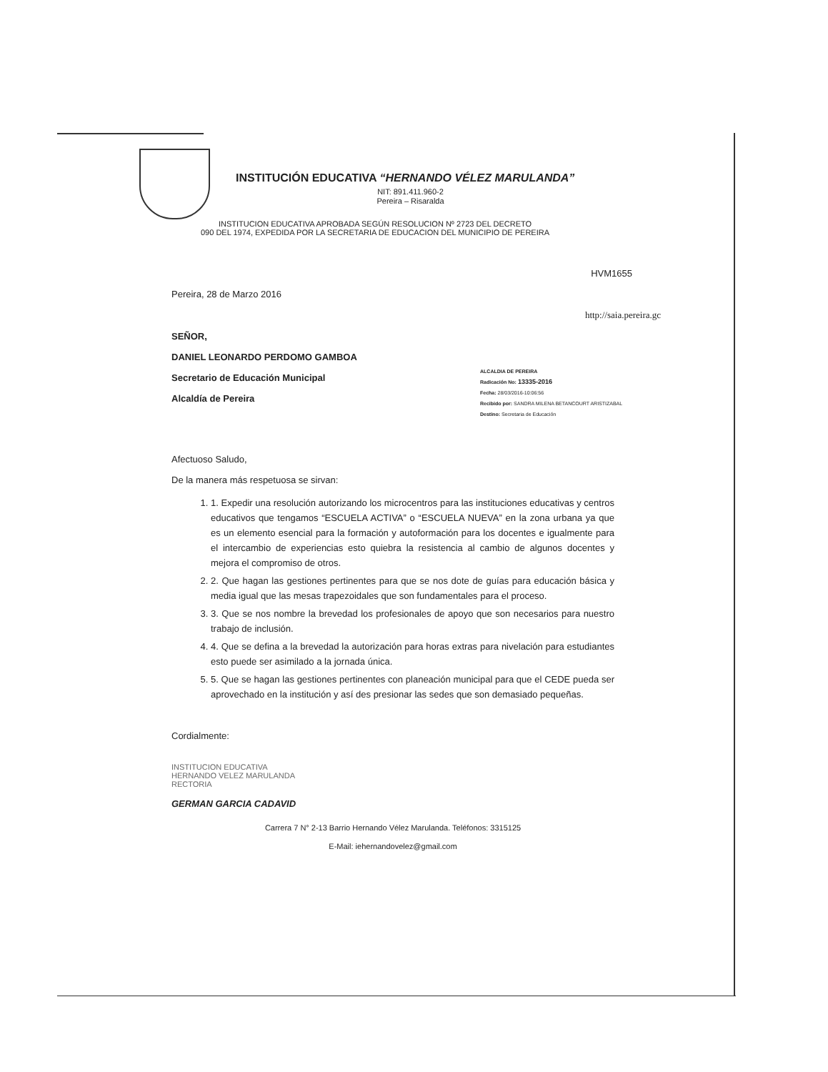INSTITUCIÓN EDUCATIVA “HERNANDO VÉLEZ MARULANDA”
NIT: 891.411.960-2
Pereira – Risaralda
INSTITUCION EDUCATIVA APROBADA SEGÚN RESOLUCION Nº 2723 DEL DECRETO
090 DEL 1974, EXPEDIDA POR LA SECRETARIA DE EDUCACION DEL MUNICIPIO DE PEREIRA
HVM1655
Pereira, 28 de Marzo 2016
http://saia.pereira.gc
SEÑOR,
DANIEL LEONARDO PERDOMO GAMBOA
Secretario de Educación Municipal
Alcaldía de Pereira
Afectuoso Saludo,
De la manera más respetuosa se sirvan:
1. 1. Expedir una resolución autorizando los microcentros para las instituciones educativas y centros educativos que tengamos “ESCUELA ACTIVA” o “ESCUELA NUEVA” en la zona urbana ya que es un elemento esencial para la formación y autoformación para los docentes e igualmente para el intercambio de experiencias esto quiebra la resistencia al cambio de algunos docentes y mejora el compromiso de otros.
2. 2. Que hagan las gestiones pertinentes para que se nos dote de guías para educación básica y media igual que las mesas trapezoidales que son fundamentales para el proceso.
3. 3. Que se nos nombre la brevedad los profesionales de apoyo que son necesarios para nuestro trabajo de inclusión.
4. 4. Que se defina a la brevedad la autorización para horas extras para nivelación para estudiantes esto puede ser asimilado a la jornada única.
5. 5. Que se hagan las gestiones pertinentes con planeación municipal para que el CEDE pueda ser aprovechado en la institución y así des presionar las sedes que son demasiado pequeñas.
Cordialmente:
INSTITUCION EDUCATIVA
HERNANDO VELEZ MARULANDA
RECTORIA
GERMAN GARCIA CADAVID
Carrera 7 N° 2-13 Barrio Hernando Vélez Marulanda. Teléfonos: 3315125
E-Mail: iehernandovelez@gmail.com
ALCALDIA DE PEREIRA
Radicación No: 13335-2016
Fecha: 28/03/2016-10:06:56
Recibido por: SANDRA MILENA BETANCOURT ARISTIZABAL
Destino: Secretaria de Educación